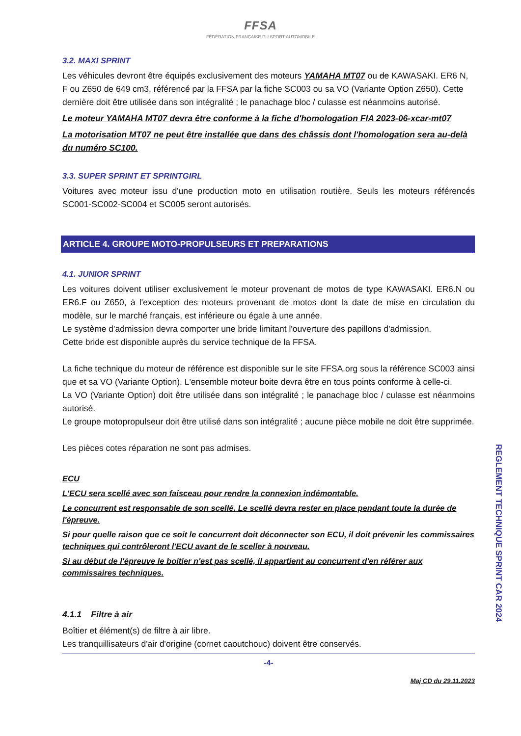FFSA
FÉDÉRATION FRANÇAISE DU SPORT AUTOMOBILE
3.2. MAXI SPRINT
Les véhicules devront être équipés exclusivement des moteurs YAMAHA MT07 ou de KAWASAKI. ER6 N, F ou Z650 de 649 cm3, référencé par la FFSA par la fiche SC003 ou sa VO (Variante Option Z650). Cette dernière doit être utilisée dans son intégralité ; le panachage bloc / culasse est néanmoins autorisé.
Le moteur YAMAHA MT07 devra être conforme à la fiche d'homologation FIA 2023-06-xcar-mt07
La motorisation MT07 ne peut être installée que dans des châssis dont l'homologation sera au-delà du numéro SC100.
3.3. SUPER SPRINT ET SPRINTGIRL
Voitures avec moteur issu d'une production moto en utilisation routière. Seuls les moteurs référencés SC001-SC002-SC004 et SC005 seront autorisés.
ARTICLE 4. GROUPE MOTO-PROPULSEURS ET PREPARATIONS
4.1. JUNIOR SPRINT
Les voitures doivent utiliser exclusivement le moteur provenant de motos de type KAWASAKI. ER6.N ou ER6.F ou Z650, à l'exception des moteurs provenant de motos dont la date de mise en circulation du modèle, sur le marché français, est inférieure ou égale à une année.
Le système d'admission devra comporter une bride limitant l'ouverture des papillons d'admission.
Cette bride est disponible auprès du service technique de la FFSA.
La fiche technique du moteur de référence est disponible sur le site FFSA.org sous la référence SC003 ainsi que et sa VO (Variante Option). L'ensemble moteur boite devra être en tous points conforme à celle-ci.
La VO (Variante Option) doit être utilisée dans son intégralité ; le panachage bloc / culasse est néanmoins autorisé.
Le groupe motopropulseur doit être utilisé dans son intégralité ; aucune pièce mobile ne doit être supprimée.
Les pièces cotes réparation ne sont pas admises.
ECU
L'ECU sera scellé avec son faisceau pour rendre la connexion indémontable.
Le concurrent est responsable de son scellé. Le scellé devra rester en place pendant toute la durée de l'épreuve.
Si pour quelle raison que ce soit le concurrent doit déconnecter son ECU, il doit prévenir les commissaires techniques qui contrôleront l'ECU avant de le sceller à nouveau.
Si au début de l'épreuve le boitier n'est pas scellé, il appartient au concurrent d'en référer aux commissaires techniques.
4.1.1 Filtre à air
Boîtier et élément(s) de filtre à air libre.
Les tranquillisateurs d'air d'origine (cornet caoutchouc) doivent être conservés.
-4-
Maj CD du 29.11.2023
REGLEMENT TECHNIQUE SPRINT CAR 2024